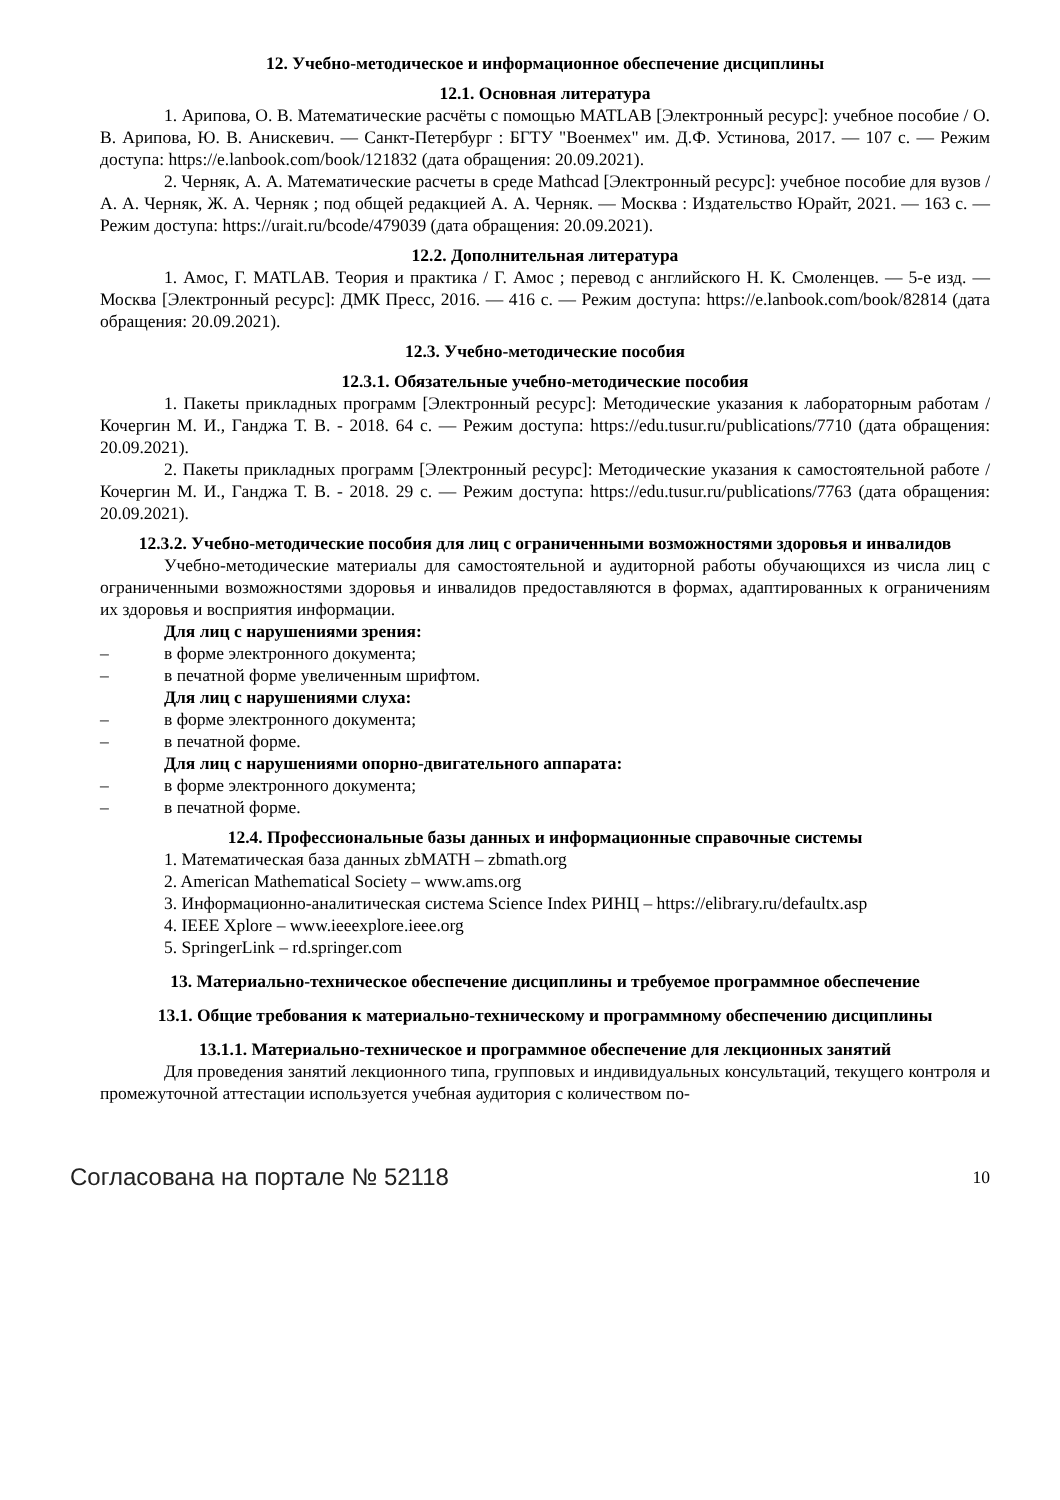12. Учебно-методическое и информационное обеспечение дисциплины
12.1. Основная литература
1. Арипова, О. В. Математические расчёты с помощью MATLAB [Электронный ресурс]: учебное пособие / О. В. Арипова, Ю. В. Анискевич. — Санкт-Петербург : БГТУ "Военмех" им. Д.Ф. Устинова, 2017. — 107 с. — Режим доступа: https://e.lanbook.com/book/121832 (дата обращения: 20.09.2021).
2. Черняк, А. А. Математические расчеты в среде Mathcad [Электронный ресурс]: учебное пособие для вузов / А. А. Черняк, Ж. А. Черняк ; под общей редакцией А. А. Черняк. — Москва : Издательство Юрайт, 2021. — 163 с. — Режим доступа: https://urait.ru/bcode/479039 (дата обращения: 20.09.2021).
12.2. Дополнительная литература
1. Амос, Г. MATLAB. Теория и практика / Г. Амос ; перевод с английского Н. К. Смоленцев. — 5-е изд. — Москва [Электронный ресурс]: ДМК Пресс, 2016. — 416 с. — Режим доступа: https://e.lanbook.com/book/82814 (дата обращения: 20.09.2021).
12.3. Учебно-методические пособия
12.3.1. Обязательные учебно-методические пособия
1. Пакеты прикладных программ [Электронный ресурс]: Методические указания к лабораторным работам / Кочергин М. И., Ганджа Т. В. - 2018. 64 с. — Режим доступа: https://edu.tusur.ru/publications/7710 (дата обращения: 20.09.2021).
2. Пакеты прикладных программ [Электронный ресурс]: Методические указания к самостоятельной работе / Кочергин М. И., Ганджа Т. В. - 2018. 29 с. — Режим доступа: https://edu.tusur.ru/publications/7763 (дата обращения: 20.09.2021).
12.3.2. Учебно-методические пособия для лиц с ограниченными возможностями здоровья и инвалидов
Учебно-методические материалы для самостоятельной и аудиторной работы обучающихся из числа лиц с ограниченными возможностями здоровья и инвалидов предоставляются в формах, адаптированных к ограничениям их здоровья и восприятия информации.
Для лиц с нарушениями зрения:
– в форме электронного документа;
– в печатной форме увеличенным шрифтом.
Для лиц с нарушениями слуха:
– в форме электронного документа;
– в печатной форме.
Для лиц с нарушениями опорно-двигательного аппарата:
– в форме электронного документа;
– в печатной форме.
12.4. Профессиональные базы данных и информационные справочные системы
1. Математическая база данных zbMATH – zbmath.org
2. American Mathematical Society – www.ams.org
3. Информационно-аналитическая система Science Index РИНЦ – https://elibrary.ru/defaultx.asp
4. IEEE Xplore – www.ieeexplore.ieee.org
5. SpringerLink – rd.springer.com
13. Материально-техническое обеспечение дисциплины и требуемое программное обеспечение
13.1. Общие требования к материально-техническому и программному обеспечению дисциплины
13.1.1. Материально-техническое и программное обеспечение для лекционных занятий
Для проведения занятий лекционного типа, групповых и индивидуальных консультаций, текущего контроля и промежуточной аттестации используется учебная аудитория с количеством по-
Согласована на портале № 52118 10